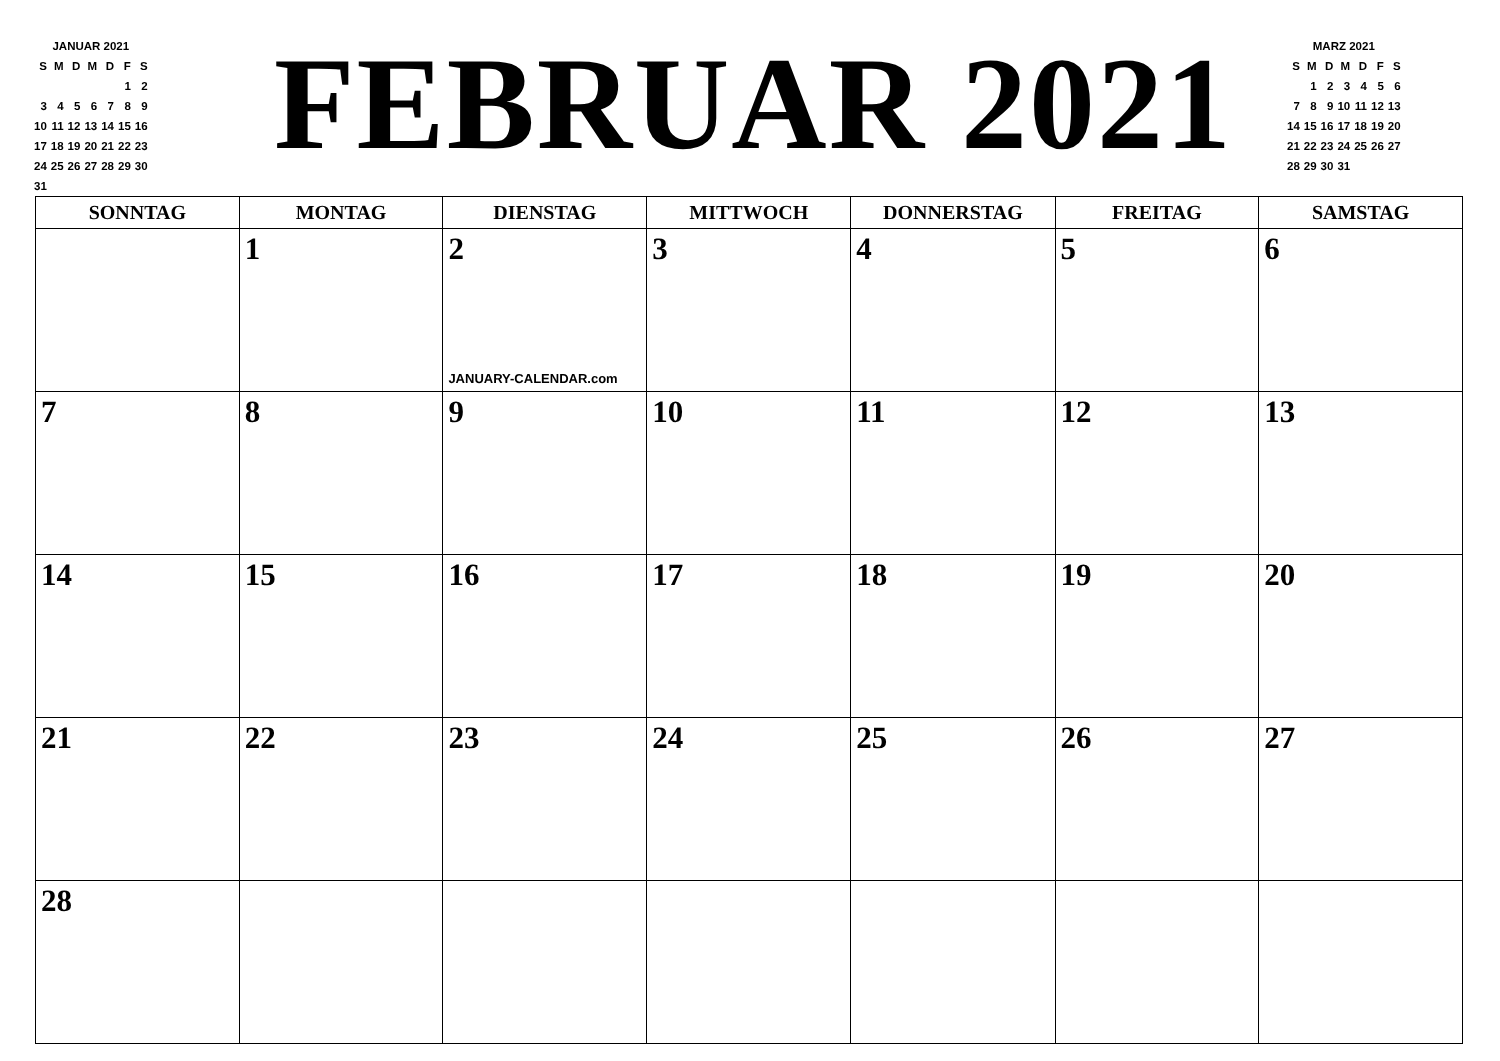| JANUAR 2021 | | | | | | |
| S | M | D | M | D | F | S |
| | | | | | 1 | 2 |
| 3 | 4 | 5 | 6 | 7 | 8 | 9 |
| 10 | 11 | 12 | 13 | 14 | 15 | 16 |
| 17 | 18 | 19 | 20 | 21 | 22 | 23 |
| 24 | 25 | 26 | 27 | 28 | 29 | 30 |
| 31 | | | | | | |
FEBRUAR 2021
| MARZ 2021 | | | | | | |
| S | M | D | M | D | F | S |
| | 1 | 2 | 3 | 4 | 5 | 6 |
| 7 | 8 | 9 | 10 | 11 | 12 | 13 |
| 14 | 15 | 16 | 17 | 18 | 19 | 20 |
| 21 | 22 | 23 | 24 | 25 | 26 | 27 |
| 28 | 29 | 30 | 31 | | | |
| SONNTAG | MONTAG | DIENSTAG | MITTWOCH | DONNERSTAG | FREITAG | SAMSTAG |
| --- | --- | --- | --- | --- | --- | --- |
| | 1 | 2 JANUARY-CALENDAR.com | 3 | 4 | 5 | 6 |
| 7 | 8 | 9 | 10 | 11 | 12 | 13 |
| 14 | 15 | 16 | 17 | 18 | 19 | 20 |
| 21 | 22 | 23 | 24 | 25 | 26 | 27 |
| 28 | | | | | | |